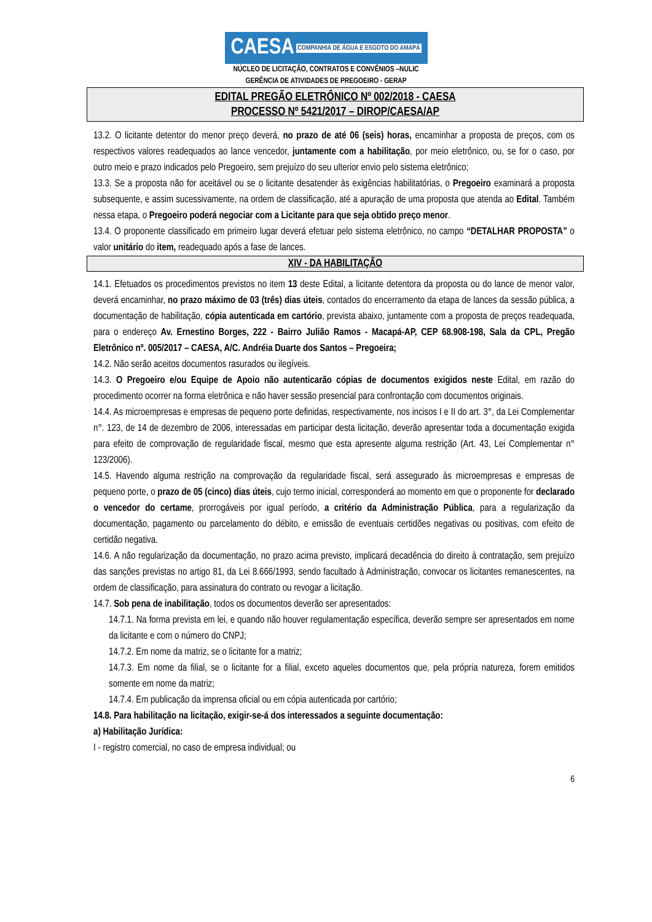CAESA COMPANHIA DE ÁGUA E ESGOTO DO AMAPÁ
NÚCLEO DE LICITAÇÃO, CONTRATOS E CONVÊNIOS –NULIC
GERÊNCIA DE ATIVIDADES DE PREGOEIRO - GERAP
EDITAL PREGÃO ELETRÔNICO Nº 002/2018 - CAESA
PROCESSO Nº 5421/2017 – DIROP/CAESA/AP
13.2. O licitante detentor do menor preço deverá, no prazo de até 06 (seis) horas, encaminhar a proposta de preços, com os respectivos valores readequados ao lance vencedor, juntamente com a habilitação, por meio eletrônico, ou, se for o caso, por outro meio e prazo indicados pelo Pregoeiro, sem prejuízo do seu ulterior envio pelo sistema eletrônico;
13.3. Se a proposta não for aceitável ou se o licitante desatender às exigências habilitatórias, o Pregoeiro examinará a proposta subsequente, e assim sucessivamente, na ordem de classificação, até a apuração de uma proposta que atenda ao Edital. Também nessa etapa, o Pregoeiro poderá negociar com a Licitante para que seja obtido preço menor.
13.4. O proponente classificado em primeiro lugar deverá efetuar pelo sistema eletrônico, no campo “DETALHAR PROPOSTA” o valor unitário do item, readequado após a fase de lances.
XIV - DA HABILITAÇÃO
14.1. Efetuados os procedimentos previstos no item 13 deste Edital, a licitante detentora da proposta ou do lance de menor valor, deverá encaminhar, no prazo máximo de 03 (três) dias úteis, contados do encerramento da etapa de lances da sessão pública, a documentação de habilitação, cópia autenticada em cartório, prevista abaixo, juntamente com a proposta de preços readequada, para o endereço Av. Ernestino Borges, 222 - Bairro Julião Ramos - Macapá-AP, CEP 68.908-198, Sala da CPL, Pregão Eletrônico nº. 005/2017 – CAESA, A/C. Andréia Duarte dos Santos – Pregoeira;
14.2. Não serão aceitos documentos rasurados ou ilegíveis.
14.3. O Pregoeiro e/ou Equipe de Apoio não autenticarão cópias de documentos exigidos neste Edital, em razão do procedimento ocorrer na forma eletrônica e não haver sessão presencial para confrontação com documentos originais.
14.4. As microempresas e empresas de pequeno porte definidas, respectivamente, nos incisos I e II do art. 3°, da Lei Complementar n°. 123, de 14 de dezembro de 2006, interessadas em participar desta licitação, deverão apresentar toda a documentação exigida para efeito de comprovação de regularidade fiscal, mesmo que esta apresente alguma restrição (Art. 43, Lei Complementar n° 123/2006).
14.5. Havendo alguma restrição na comprovação da regularidade fiscal, será assegurado às microempresas e empresas de pequeno porte, o prazo de 05 (cinco) dias úteis, cujo termo inicial, corresponderá ao momento em que o proponente for declarado o vencedor do certame, prorrogáveis por igual período, a critério da Administração Pública, para a regularização da documentação, pagamento ou parcelamento do débito, e emissão de eventuais certidões negativas ou positivas, com efeito de certidão negativa.
14.6. A não regularização da documentação, no prazo acima previsto, implicará decadência do direito à contratação, sem prejuízo das sanções previstas no artigo 81, da Lei 8.666/1993, sendo facultado à Administração, convocar os licitantes remanescentes, na ordem de classificação, para assinatura do contrato ou revogar a licitação.
14.7. Sob pena de inabilitação, todos os documentos deverão ser apresentados:
14.7.1. Na forma prevista em lei, e quando não houver regulamentação específica, deverão sempre ser apresentados em nome da licitante e com o número do CNPJ;
14.7.2. Em nome da matriz, se o licitante for a matriz;
14.7.3. Em nome da filial, se o licitante for a filial, exceto aqueles documentos que, pela própria natureza, forem emitidos somente em nome da matriz;
14.7.4. Em publicação da imprensa oficial ou em cópia autenticada por cartório;
14.8. Para habilitação na licitação, exigir-se-á dos interessados a seguinte documentação:
a) Habilitação Jurídica:
I - registro comercial, no caso de empresa individual; ou
6